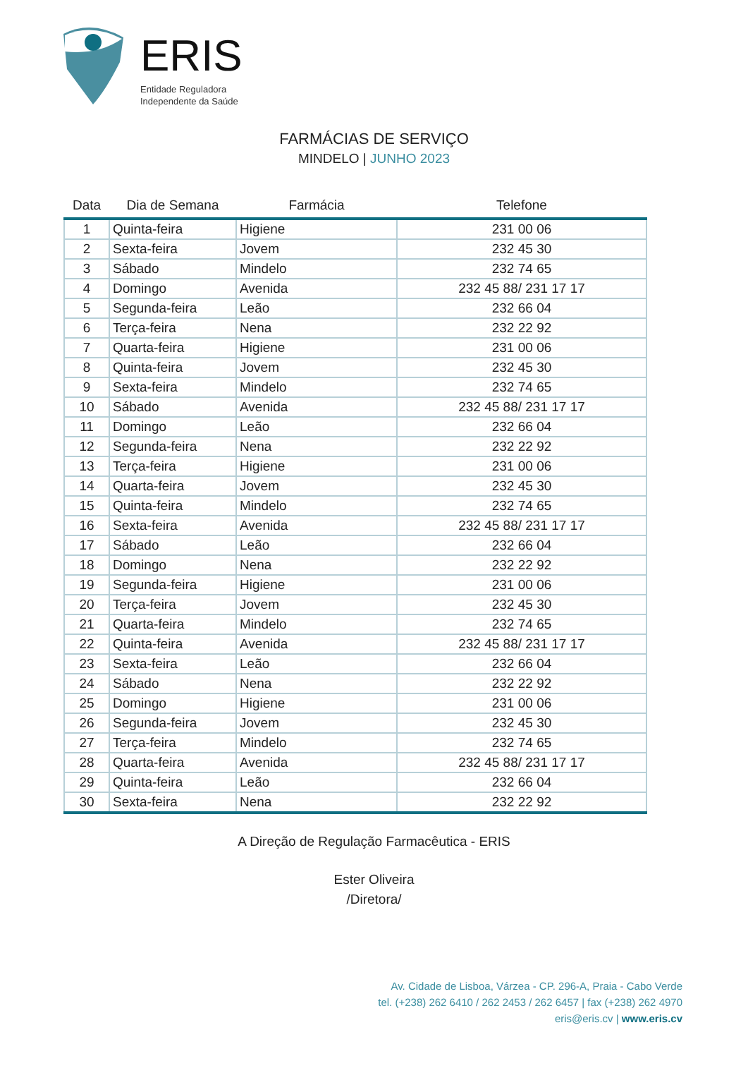ERIS
Entidade Reguladora
Independente da Saúde
FARMÁCIAS DE SERVIÇO
MINDELO | JUNHO 2023
| Data | Dia de Semana | Farmácia | Telefone |
| --- | --- | --- | --- |
| 1 | Quinta-feira | Higiene | 231 00 06 |
| 2 | Sexta-feira | Jovem | 232 45 30 |
| 3 | Sábado | Mindelo | 232 74 65 |
| 4 | Domingo | Avenida | 232 45 88/ 231 17 17 |
| 5 | Segunda-feira | Leão | 232 66 04 |
| 6 | Terça-feira | Nena | 232 22 92 |
| 7 | Quarta-feira | Higiene | 231 00 06 |
| 8 | Quinta-feira | Jovem | 232 45 30 |
| 9 | Sexta-feira | Mindelo | 232 74 65 |
| 10 | Sábado | Avenida | 232 45 88/ 231 17 17 |
| 11 | Domingo | Leão | 232 66 04 |
| 12 | Segunda-feira | Nena | 232 22 92 |
| 13 | Terça-feira | Higiene | 231 00 06 |
| 14 | Quarta-feira | Jovem | 232 45 30 |
| 15 | Quinta-feira | Mindelo | 232 74 65 |
| 16 | Sexta-feira | Avenida | 232 45 88/ 231 17 17 |
| 17 | Sábado | Leão | 232 66 04 |
| 18 | Domingo | Nena | 232 22 92 |
| 19 | Segunda-feira | Higiene | 231 00 06 |
| 20 | Terça-feira | Jovem | 232 45 30 |
| 21 | Quarta-feira | Mindelo | 232 74 65 |
| 22 | Quinta-feira | Avenida | 232 45 88/ 231 17 17 |
| 23 | Sexta-feira | Leão | 232 66 04 |
| 24 | Sábado | Nena | 232 22 92 |
| 25 | Domingo | Higiene | 231 00 06 |
| 26 | Segunda-feira | Jovem | 232 45 30 |
| 27 | Terça-feira | Mindelo | 232 74 65 |
| 28 | Quarta-feira | Avenida | 232 45 88/ 231 17 17 |
| 29 | Quinta-feira | Leão | 232 66 04 |
| 30 | Sexta-feira | Nena | 232 22 92 |
A Direção de Regulação Farmacêutica - ERIS
Ester Oliveira
/Diretora/
Av. Cidade de Lisboa, Várzea - CP. 296-A, Praia - Cabo Verde
tel. (+238) 262 6410 / 262 2453 / 262 6457 | fax (+238) 262 4970
eris@eris.cv | www.eris.cv